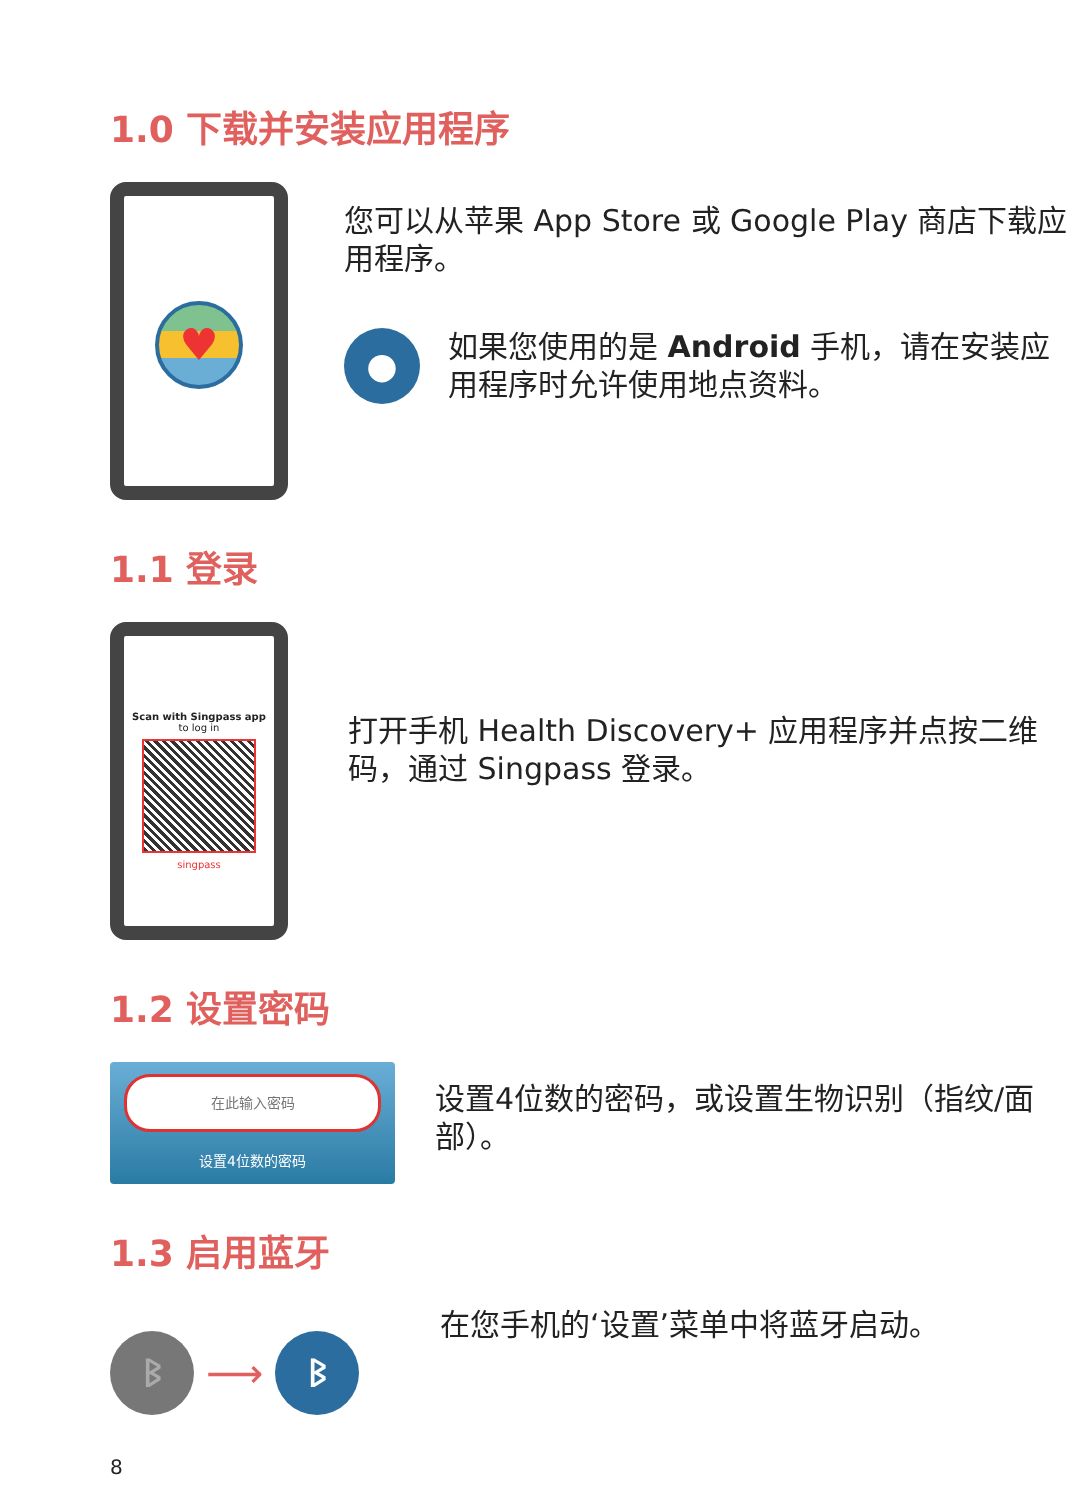1.0 下载并安装应用程序
♥
您可以从苹果 App Store 或 Google Play 商店下载应用程序。
●
如果您使用的是 Android 手机，请在安装应用程序时允许使用地点资料。
1.1 登录
Scan with Singpass app
to log in
singpass
打开手机 Health Discovery+ 应用程序并点按二维码，通过 Singpass 登录。
1.2 设置密码
在此输入密码
设置4位数的密码
设置4位数的密码，或设置生物识别（指纹/面部）。
1.3 启用蓝牙
ᛒ
⟶
ᛒ
在您手机的‘设置’菜单中将蓝牙启动。
8